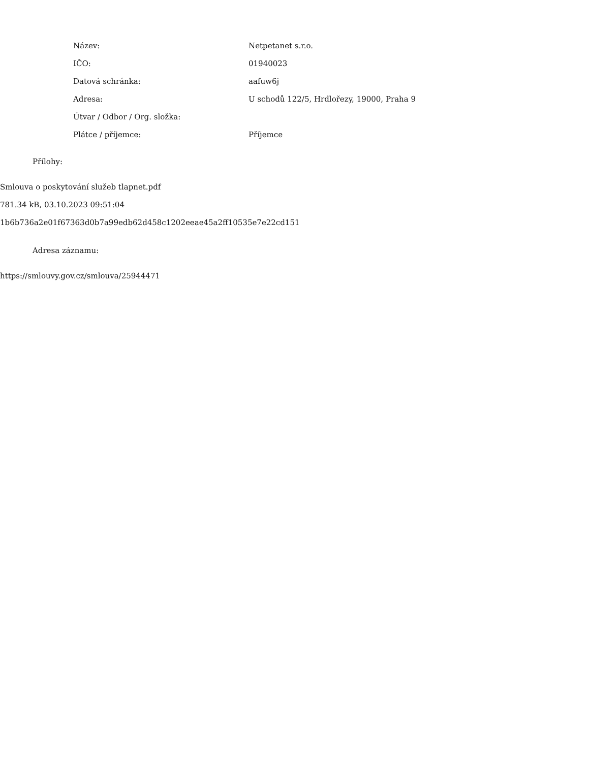| Název: | Netpetanet s.r.o. |
| IČO: | 01940023 |
| Datová schránka: | aafuw6j |
| Adresa: | U schodů 122/5, Hrdlořezy, 19000, Praha 9 |
| Útvar / Odbor / Org. složka: | |
| Plátce / příjemce: | Příjemce |
Přílohy:
| Smlouva o poskytování služeb tlapnet.pdf |
| 781.34 kB, 03.10.2023 09:51:04 |
| 1b6b736a2e01f67363d0b7a99edb62d458c1202eeae45a2ff10535e7e22cd151 |
Adresa záznamu:
| https://smlouvy.gov.cz/smlouva/25944471 |